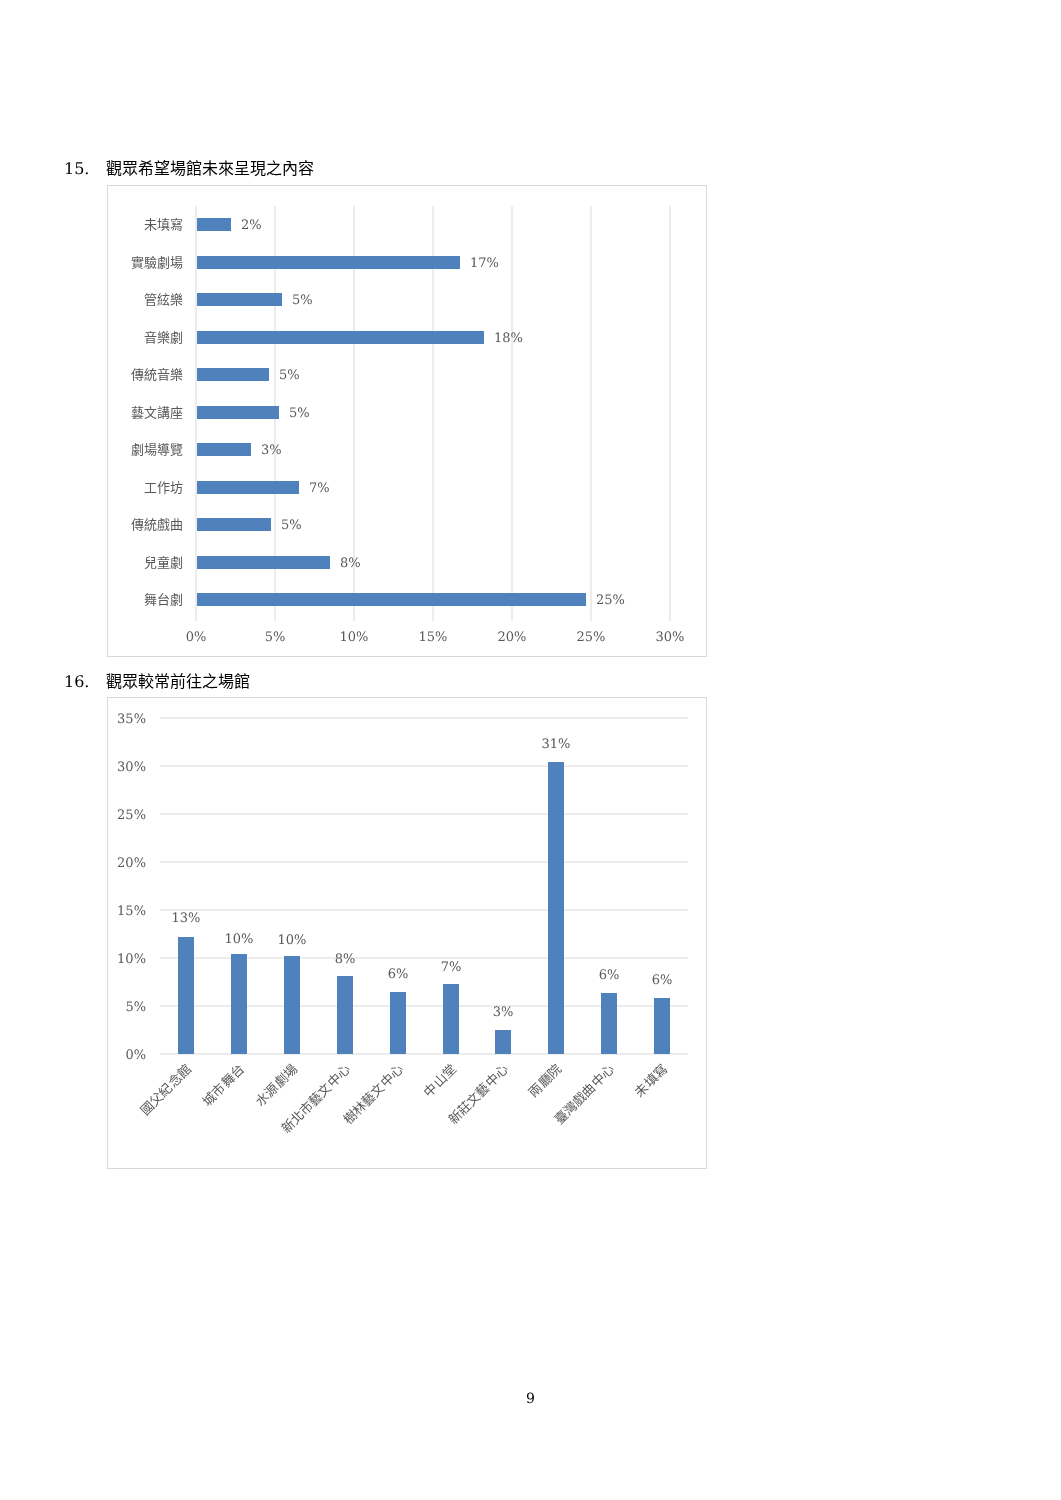15. 觀眾希望場館未來呈現之內容
未填寫
實驗劇場
管絃樂
音樂劇
傳統音樂
藝文講座
劇場導覽
工作坊
傳統戲曲
兒童劇
舞台劇
2%
17%
5%
18%
5%
5%
3%
7%
5%
8%
25%
0%
5%
10%
15%
20%
25%
30%
16. 觀眾較常前往之場館
35%
30%
25%
20%
15%
10%
5%
0%
13%
10%
10%
8%
6%
7%
3%
31%
6%
6%
國父紀念館
城市舞台
水源劇場
新北市藝文中心
樹林藝文中心
中山堂
新莊文藝中心
兩廳院
臺灣戲曲中心
未填寫
9